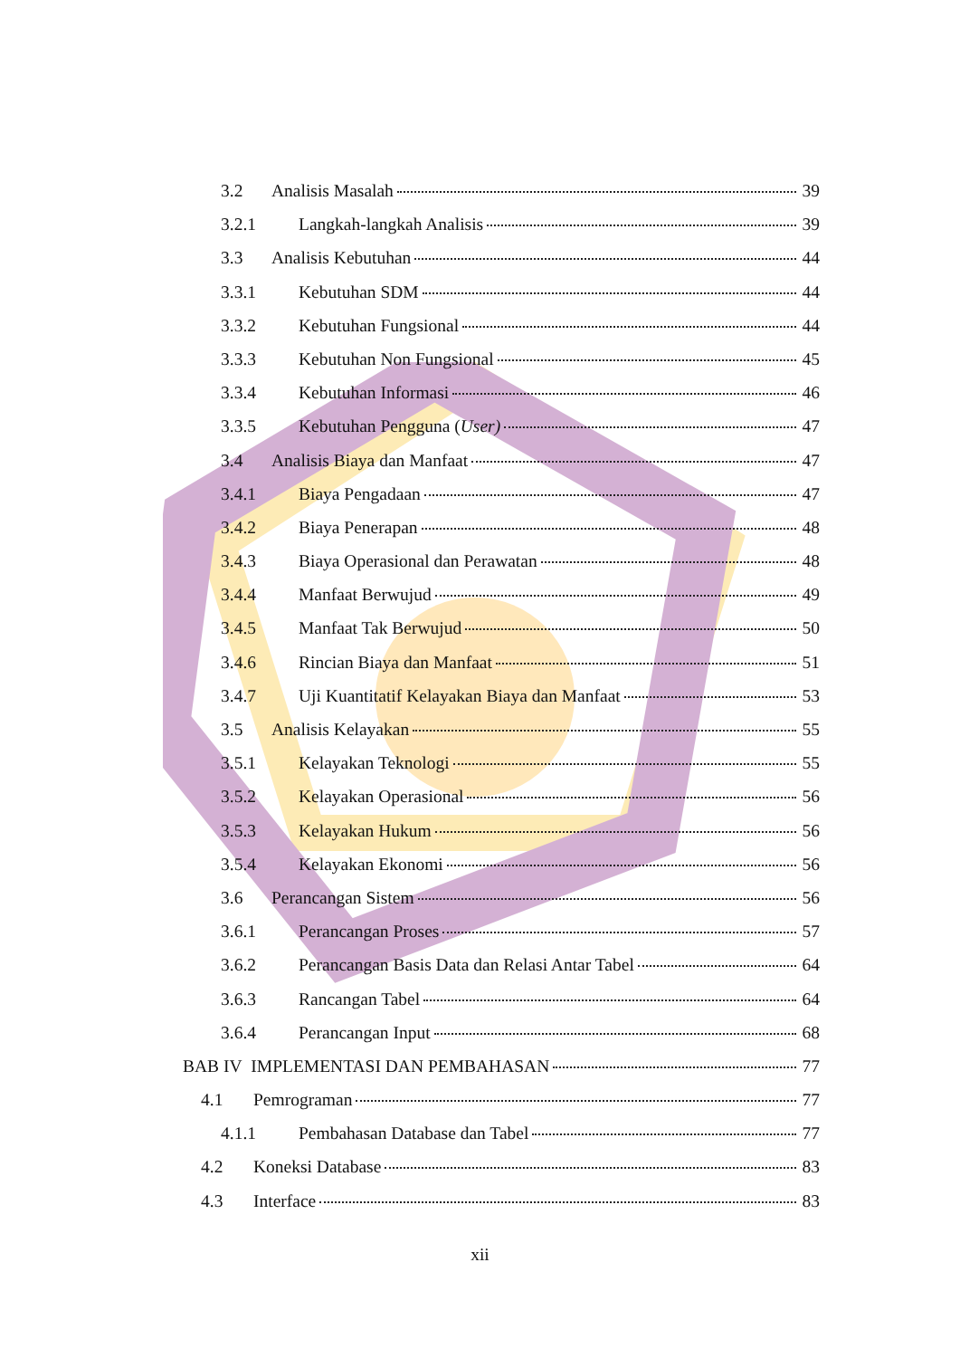3.2 Analisis Masalah 39
3.2.1 Langkah-langkah Analisis 39
3.3 Analisis Kebutuhan 44
3.3.1 Kebutuhan SDM 44
3.3.2 Kebutuhan Fungsional 44
3.3.3 Kebutuhan Non Fungsional 45
3.3.4 Kebutuhan Informasi 46
3.3.5 Kebutuhan Pengguna (User) 47
3.4 Analisis Biaya dan Manfaat 47
3.4.1 Biaya Pengadaan 47
3.4.2 Biaya Penerapan 48
3.4.3 Biaya Operasional dan Perawatan 48
3.4.4 Manfaat Berwujud 49
3.4.5 Manfaat Tak Berwujud 50
3.4.6 Rincian Biaya dan Manfaat 51
3.4.7 Uji Kuantitatif Kelayakan Biaya dan Manfaat 53
3.5 Analisis Kelayakan 55
3.5.1 Kelayakan Teknologi 55
3.5.2 Kelayakan Operasional 56
3.5.3 Kelayakan Hukum 56
3.5.4 Kelayakan Ekonomi 56
3.6 Perancangan Sistem 56
3.6.1 Perancangan Proses 57
3.6.2 Perancangan Basis Data dan Relasi Antar Tabel 64
3.6.3 Rancangan Tabel 64
3.6.4 Perancangan Input 68
BAB IV IMPLEMENTASI DAN PEMBAHASAN 77
4.1 Pemrograman 77
4.1.1 Pembahasan Database dan Tabel 77
4.2 Koneksi Database 83
4.3 Interface 83
xii